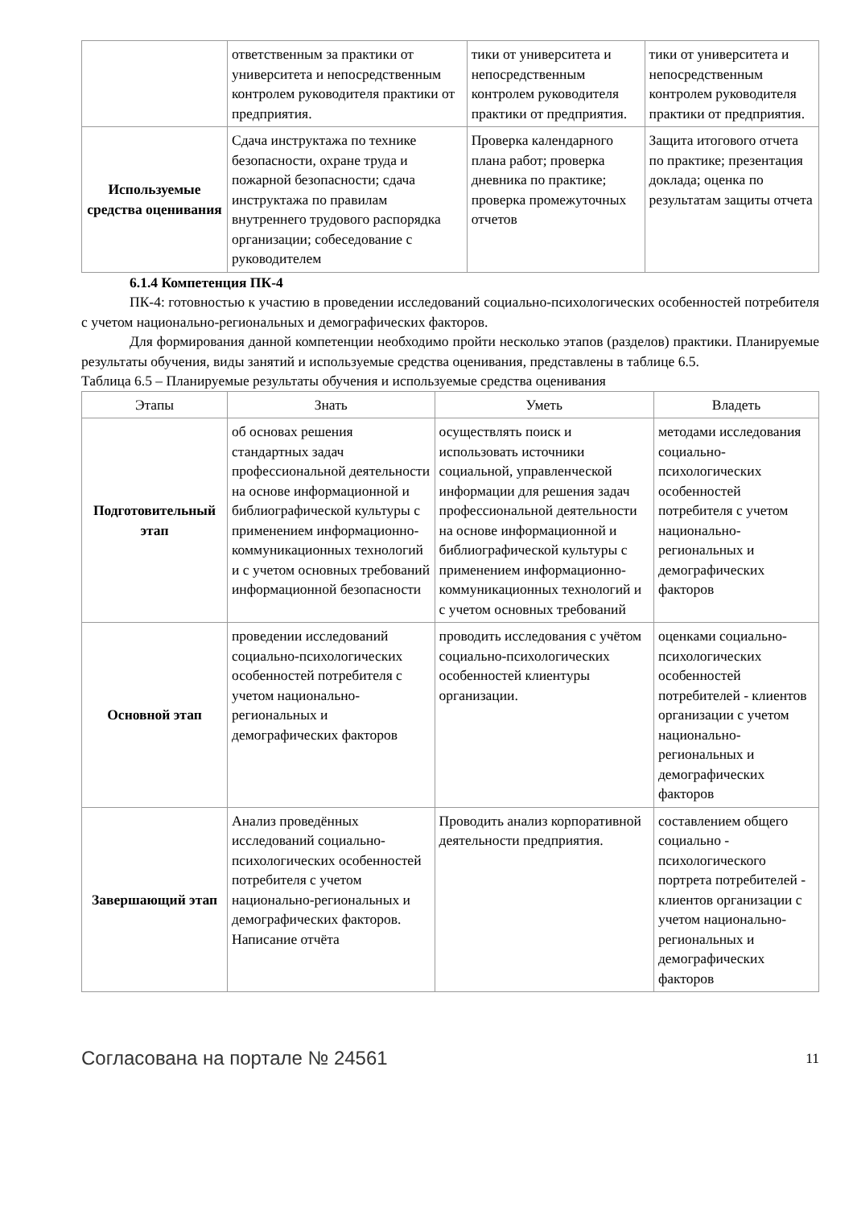| | ответственным за практики от университета и непосредственным контролем руководителя практики от предприятия. | тики от университета и непосредственным контролем руководителя практики от предприятия. | тики от университета и непосредственным контролем руководителя практики от предприятия. |
| Используемые средства оценивания | Сдача инструктажа по технике безопасности, охране труда и пожарной безопасности; сдача инструктажа по правилам внутреннего трудового распорядка организации; собеседование с руководителем | Проверка календарного плана работ; проверка дневника по практике; проверка промежуточных отчетов | Защита итогового отчета по практике; презентация доклада; оценка по результатам защиты отчета |
6.1.4 Компетенция ПК-4
ПК-4: готовностью к участию в проведении исследований социально-психологических особенностей потребителя с учетом национально-региональных и демографических факторов.
Для формирования данной компетенции необходимо пройти несколько этапов (разделов) практики. Планируемые результаты обучения, виды занятий и используемые средства оценивания, представлены в таблице 6.5.
Таблица 6.5 – Планируемые результаты обучения и используемые средства оценивания
| Этапы | Знать | Уметь | Владеть |
| --- | --- | --- | --- |
| Подготовительный этап | об основах решения стандартных задач профессиональной деятельности на основе информационной и библиографической культуры с применением информационно-коммуникационных технологий и с учетом основных требований информационной безопасности | осуществлять поиск и использовать источники социальной, управленческой информации для решения задач профессиональной деятельности на основе информационной и библиографической культуры с применением информационно-коммуникационных технологий и с учетом основных требований | методами исследования социально-психологических особенностей потребителя с учетом национально-региональных и демографических факторов |
| Основной этап | проведении исследований социально-психологических особенностей потребителя с учетом национально-региональных и демографических факторов | проводить исследования с учётом социально-психологических особенностей клиентуры организации. | оценками социально-психологических особенностей потребителей - клиентов организации с учетом национально-региональных и демографических факторов |
| Завершающий этап | Анализ проведённых исследований социально-психологических особенностей потребителя с учетом национально-региональных и демографических факторов. Написание отчёта | Проводить анализ корпоративной деятельности предприятия. | составлением общего социально - психологического портрета потребителей - клиентов организации с учетом национально-региональных и демографических факторов |
Согласована на портале № 24561 11